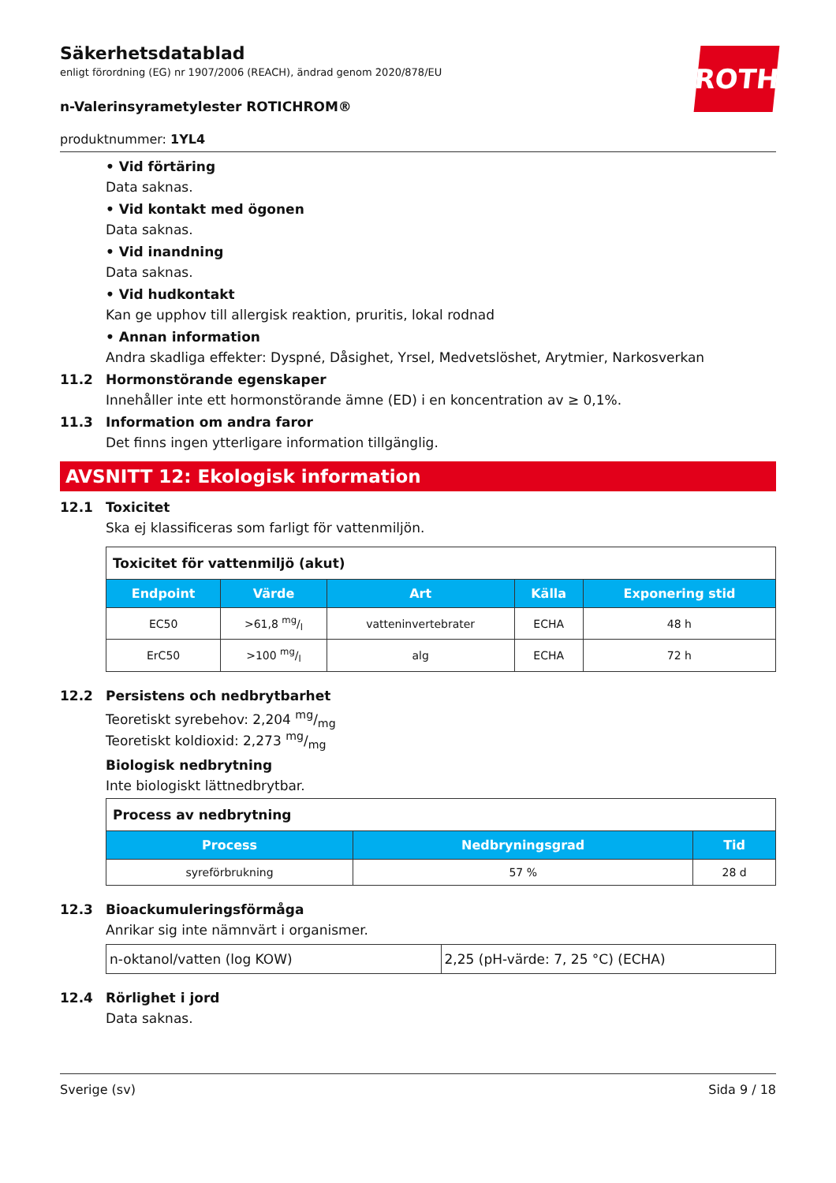ROTH
Säkerhetsdatablad
enligt förordning (EG) nr 1907/2006 (REACH), ändrad genom 2020/878/EU
n-Valerinsyrametylester ROTICHROM®
produktnummer: 1YL4
• Vid förtäring
Data saknas.
• Vid kontakt med ögonen
Data saknas.
• Vid inandning
Data saknas.
• Vid hudkontakt
Kan ge upphov till allergisk reaktion, pruritis, lokal rodnad
• Annan information
Andra skadliga effekter: Dyspné, Dåsighet, Yrsel, Medvetslöshet, Arytmier, Narkosverkan
11.2 Hormonstörande egenskaper
Innehåller inte ett hormonstörande ämne (ED) i en koncentration av ≥ 0,1%.
11.3 Information om andra faror
Det finns ingen ytterligare information tillgänglig.
AVSNITT 12: Ekologisk information
12.1 Toxicitet
Ska ej klassificeras som farligt för vattenmiljön.
| Toxicitet för vattenmiljö (akut) | | | | |
| Endpoint | Värde | Art | Källa | Exponering stid |
| EC50 | >61,8 mg/l | vatteninvertebrater | ECHA | 48 h |
| ErC50 | >100 mg/l | alg | ECHA | 72 h |
12.2 Persistens och nedbrytbarhet
Teoretiskt syrebehov: 2,204 mg/mg
Teoretiskt koldioxid: 2,273 mg/mg
Biologisk nedbrytning
Inte biologiskt lättnedbrytbar.
| Process av nedbrytning | | |
| Process | Nedbryningsgrad | Tid |
| syreförbrukning | 57 % | 28 d |
12.3 Bioackumuleringsförmåga
Anrikar sig inte nämnvärt i organismer.
| n-oktanol/vatten (log KOW) | 2,25 (pH-värde: 7, 25 °C) (ECHA) |
12.4 Rörlighet i jord
Data saknas.
Sverige (sv) Sida 9 / 18